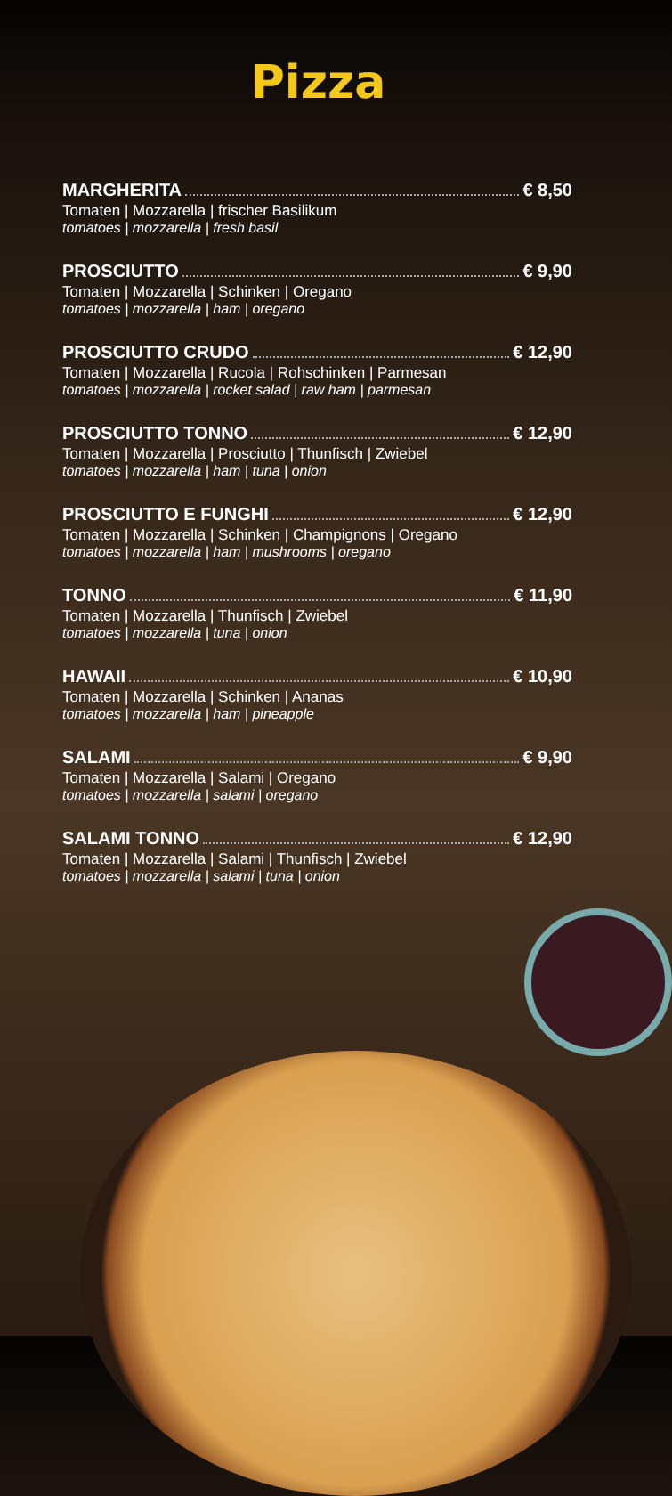Pizza
MARGHERITA € 8,50
Tomaten | Mozzarella | frischer Basilikum
tomatoes | mozzarella | fresh basil
PROSCIUTTO € 9,90
Tomaten | Mozzarella | Schinken | Oregano
tomatoes | mozzarella | ham | oregano
PROSCIUTTO CRUDO € 12,90
Tomaten | Mozzarella | Rucola | Rohschinken | Parmesan
tomatoes | mozzarella | rocket salad | raw ham | parmesan
PROSCIUTTO TONNO € 12,90
Tomaten | Mozzarella | Prosciutto | Thunfisch | Zwiebel
tomatoes | mozzarella | ham | tuna | onion
PROSCIUTTO E FUNGHI € 12,90
Tomaten | Mozzarella | Schinken | Champignons | Oregano
tomatoes | mozzarella | ham | mushrooms | oregano
TONNO € 11,90
Tomaten | Mozzarella | Thunfisch | Zwiebel
tomatoes | mozzarella | tuna | onion
HAWAII € 10,90
Tomaten | Mozzarella | Schinken | Ananas
tomatoes | mozzarella | ham | pineapple
SALAMI € 9,90
Tomaten | Mozzarella | Salami | Oregano
tomatoes | mozzarella | salami | oregano
SALAMI TONNO € 12,90
Tomaten | Mozzarella | Salami | Thunfisch | Zwiebel
tomatoes | mozzarella | salami | tuna | onion